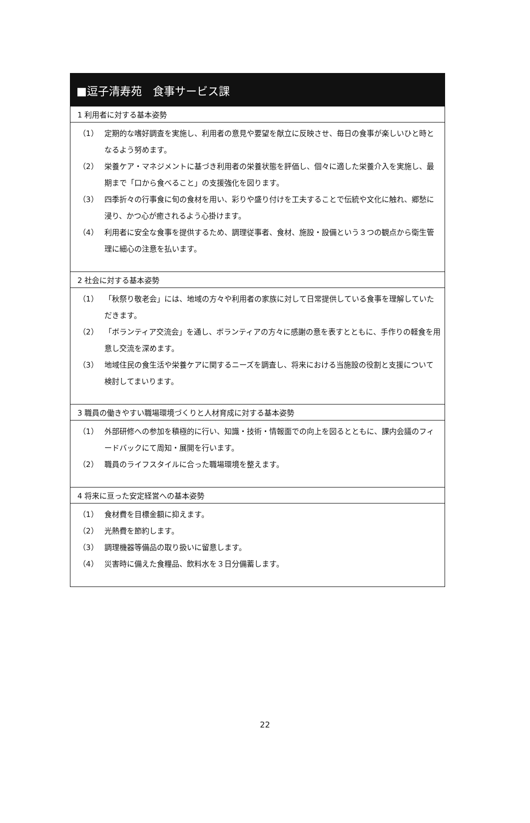■逗子清寿苑　食事サービス課
1 利用者に対する基本姿勢
（1） 定期的な嗜好調査を実施し、利用者の意見や要望を献立に反映させ、毎日の食事が楽しいひと時となるよう努めます。
（2） 栄養ケア・マネジメントに基づき利用者の栄養状態を評価し、個々に適した栄養介入を実施し、最期まで「口から食べること」の支援強化を図ります。
（3） 四季折々の行事食に旬の食材を用い、彩りや盛り付けを工夫することで伝統や文化に触れ、郷愁に浸り、かつ心が癒されるよう心掛けます。
（4） 利用者に安全な食事を提供するため、調理従事者、食材、施設・設備という３つの観点から衛生管理に細心の注意を払います。
2 社会に対する基本姿勢
（1） 「秋祭り敬老会」には、地域の方々や利用者の家族に対して日常提供している食事を理解していただきます。
（2） 「ボランティア交流会」を通し、ボランティアの方々に感謝の意を表すとともに、手作りの軽食を用意し交流を深めます。
（3） 地域住民の食生活や栄養ケアに関するニーズを調査し、将来における当施設の役割と支援について検討してまいります。
3 職員の働きやすい職場環境づくりと人材育成に対する基本姿勢
（1） 外部研修への参加を積極的に行い、知識・技術・情報面での向上を図るとともに、課内会議のフィードバックにて周知・展開を行います。
（2） 職員のライフスタイルに合った職場環境を整えます。
4 将来に亘った安定経営への基本姿勢
（1） 食材費を目標金額に抑えます。
（2） 光熱費を節約します。
（3） 調理機器等備品の取り扱いに留意します。
（4） 災害時に備えた食糧品、飲料水を３日分備蓄します。
22